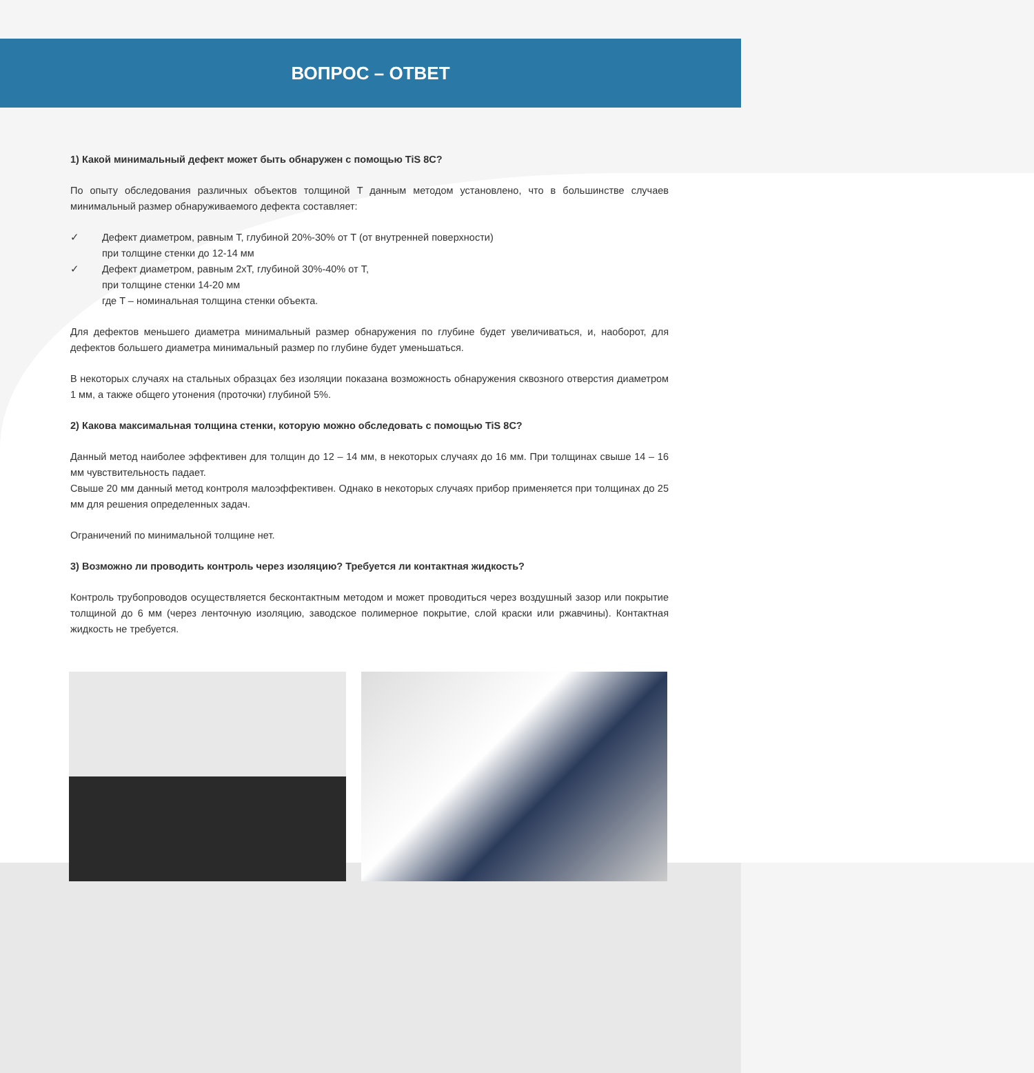ВОПРОС – ОТВЕТ
1) Какой минимальный дефект может быть обнаружен с помощью TiS 8C?
По опыту обследования различных объектов толщиной T данным методом установлено, что в большинстве случаев минимальный размер обнаруживаемого дефекта составляет:
✓ Дефект диаметром, равным T, глубиной 20%-30% от T (от внутренней поверхности)
при толщине стенки до 12-14 мм
✓ Дефект диаметром, равным 2xT, глубиной 30%-40% от T,
при толщине стенки 14-20 мм
где T – номинальная толщина стенки объекта.
Для дефектов меньшего диаметра минимальный размер обнаружения по глубине будет увеличиваться, и, наоборот, для дефектов большего диаметра минимальный размер по глубине будет уменьшаться.
В некоторых случаях на стальных образцах без изоляции показана возможность обнаружения сквозного отверстия диаметром 1 мм, а также общего утонения (проточки) глубиной 5%.
2) Какова максимальная толщина стенки, которую можно обследовать с помощью TiS 8C?
Данный метод наиболее эффективен для толщин до 12 – 14 мм, в некоторых случаях до 16 мм. При толщинах свыше 14 – 16 мм чувствительность падает.
Свыше 20 мм данный метод контроля малоэффективен. Однако в некоторых случаях прибор применяется при толщинах до 25 мм для решения определенных задач.
Ограничений по минимальной толщине нет.
3) Возможно ли проводить контроль через изоляцию? Требуется ли контактная жидкость?
Контроль трубопроводов осуществляется бесконтактным методом и может проводиться через воздушный зазор или покрытие толщиной до 6 мм (через ленточную изоляцию, заводское полимерное покрытие, слой краски или ржавчины). Контактная жидкость не требуется.